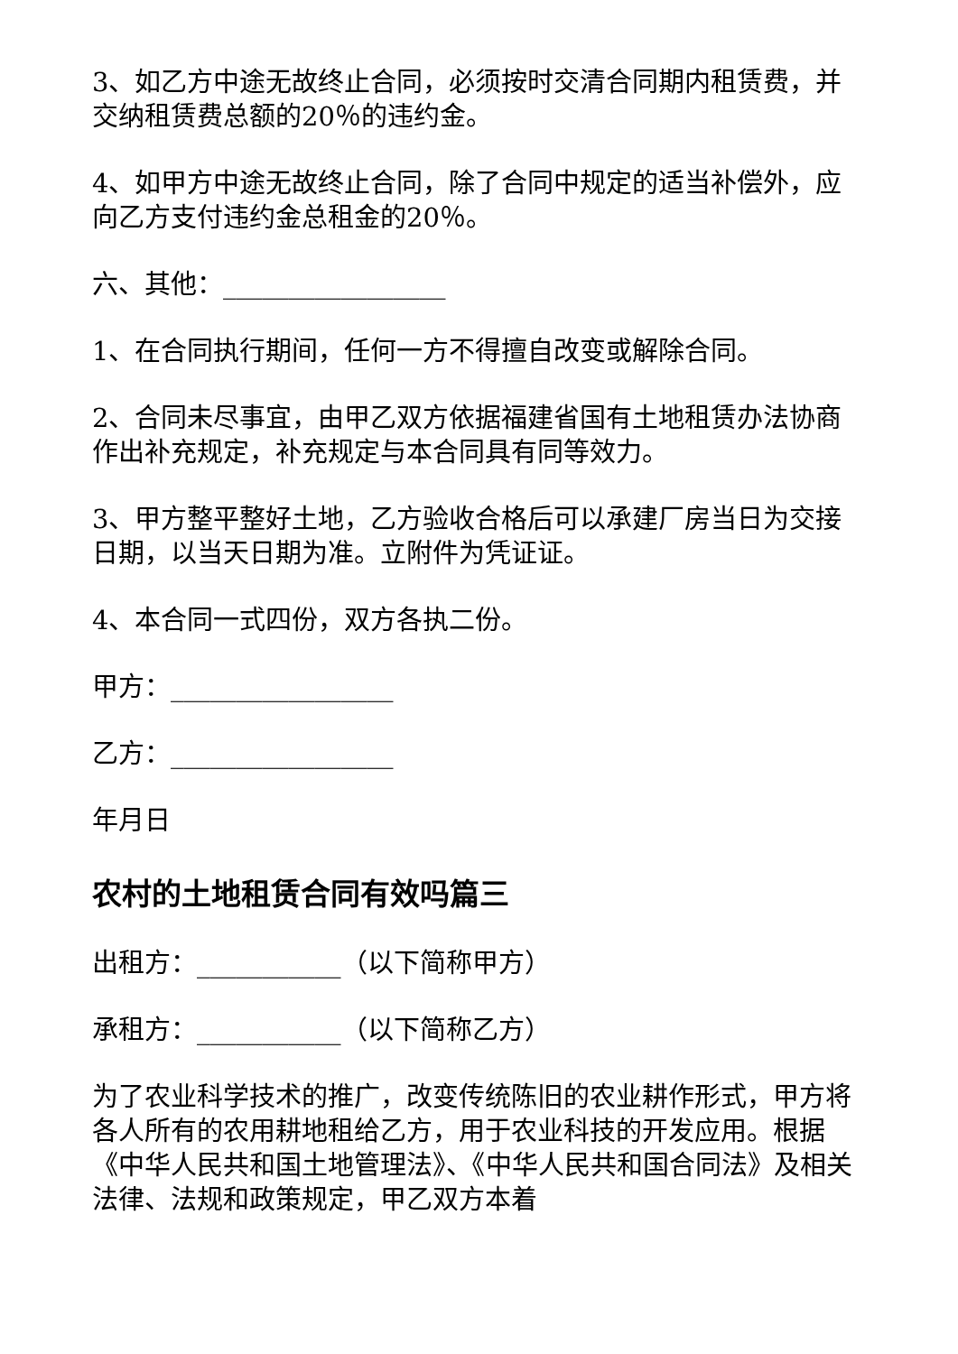3、如乙方中途无故终止合同，必须按时交清合同期内租赁费，并交纳租赁费总额的20％的违约金。
4、如甲方中途无故终止合同，除了合同中规定的适当补偿外，应向乙方支付违约金总租金的20％。
六、其他：_________________
1、在合同执行期间，任何一方不得擅自改变或解除合同。
2、合同未尽事宜，由甲乙双方依据福建省国有土地租赁办法协商作出补充规定，补充规定与本合同具有同等效力。
3、甲方整平整好土地，乙方验收合格后可以承建厂房当日为交接日期，以当天日期为准。立附件为凭证证。
4、本合同一式四份，双方各执二份。
甲方：_________________
乙方：_________________
年月日
农村的土地租赁合同有效吗篇三
出租方：___________（以下简称甲方）
承租方：___________（以下简称乙方）
为了农业科学技术的推广，改变传统陈旧的农业耕作形式，甲方将各人所有的农用耕地租给乙方，用于农业科技的开发应用。根据《中华人民共和国土地管理法》、《中华人民共和国合同法》及相关法律、法规和政策规定，甲乙双方本着